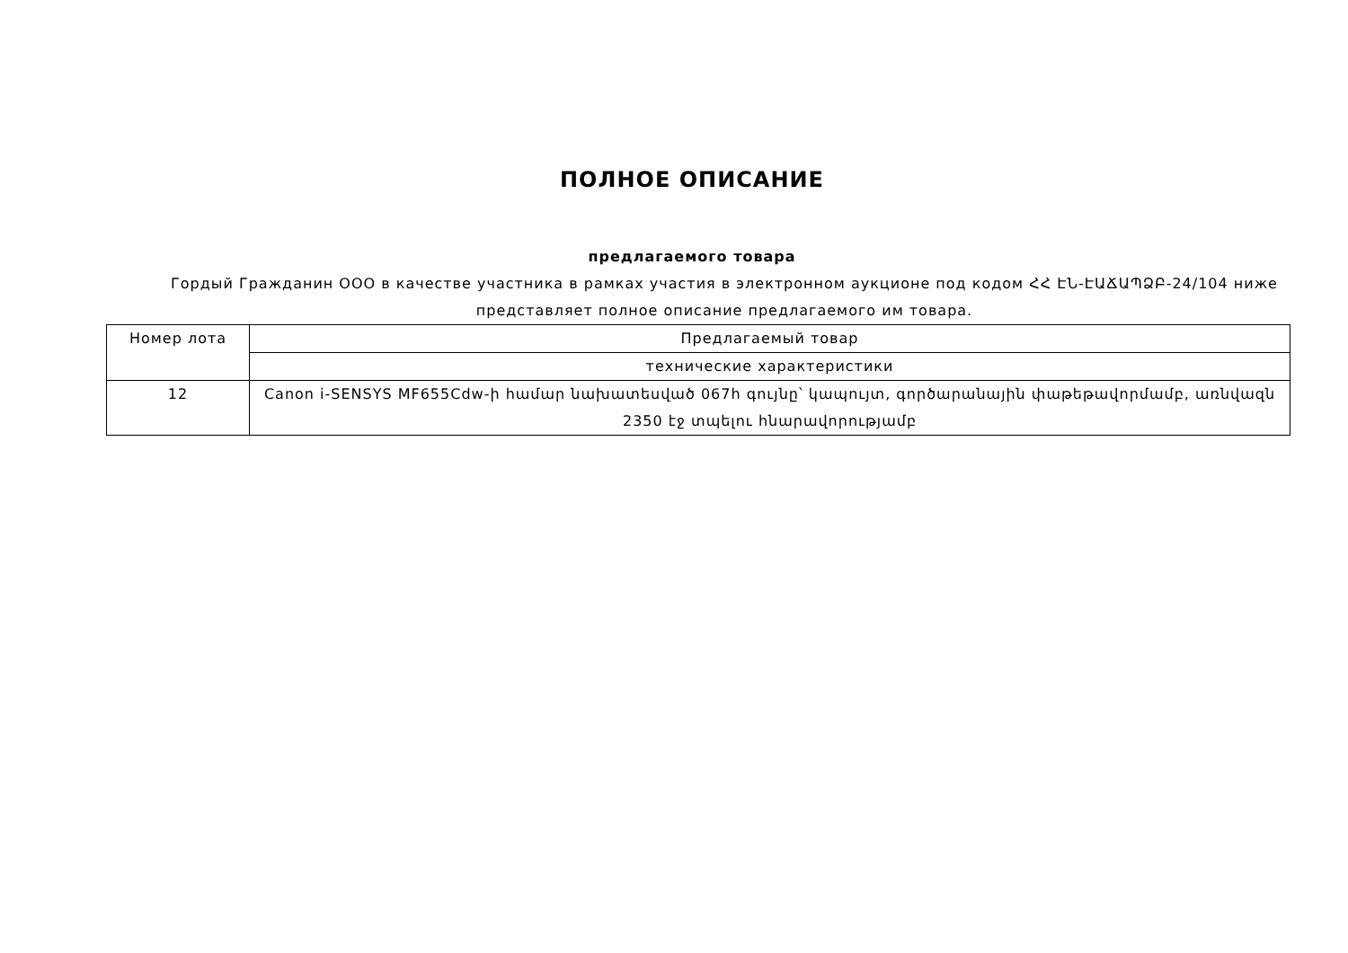ПОЛНОЕ ОПИСАНИЕ
предлагаемого товара
Гордый Гражданин ООО в качестве участника в рамках участия в электронном аукционе под кодом ՀՀ ԷՆ-ԷԱՃԱՊՁԲ-24/104 ниже представляет полное описание предлагаемого им товара.
| Номер лота | Предлагаемый товар |
| | технические характеристики |
| 12 | Canon i-SENSYS MF655Cdw-ի համար նախատեսված 067h գույնը՝ կապույտ, գործարանային փաթեթավորմամբ, առնվազն 2350 էջ տպելու հնարավորությամբ |